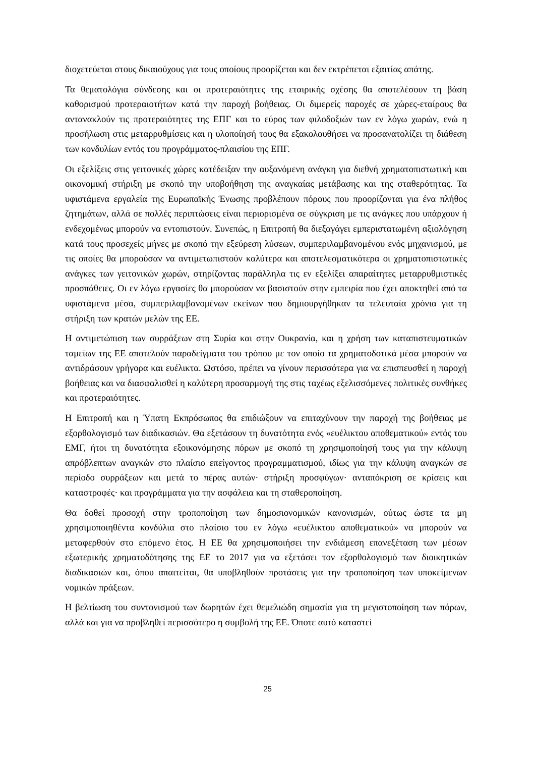διοχετεύεται στους δικαιούχους για τους οποίους προορίζεται και δεν εκτρέπεται εξαιτίας απάτης.
Τα θεματολόγια σύνδεσης και οι προτεραιότητες της εταιρικής σχέσης θα αποτελέσουν τη βάση καθορισμού προτεραιοτήτων κατά την παροχή βοήθειας. Οι διμερείς παροχές σε χώρες-εταίρους θα αντανακλούν τις προτεραιότητες της ΕΠΓ και το εύρος των φιλοδοξιών των εν λόγω χωρών, ενώ η προσήλωση στις μεταρρυθμίσεις και η υλοποίησή τους θα εξακολουθήσει να προσανατολίζει τη διάθεση των κονδυλίων εντός του προγράμματος-πλαισίου της ΕΠΓ.
Οι εξελίξεις στις γειτονικές χώρες κατέδειξαν την αυξανόμενη ανάγκη για διεθνή χρηματοπιστωτική και οικονομική στήριξη με σκοπό την υποβοήθηση της αναγκαίας μετάβασης και της σταθερότητας. Τα υφιστάμενα εργαλεία της Ευρωπαϊκής Ένωσης προβλέπουν πόρους που προορίζονται για ένα πλήθος ζητημάτων, αλλά σε πολλές περιπτώσεις είναι περιορισμένα σε σύγκριση με τις ανάγκες που υπάρχουν ή ενδεχομένως μπορούν να εντοπιστούν. Συνεπώς, η Επιτροπή θα διεξαγάγει εμπεριστατωμένη αξιολόγηση κατά τους προσεχείς μήνες με σκοπό την εξεύρεση λύσεων, συμπεριλαμβανομένου ενός μηχανισμού, με τις οποίες θα μπορούσαν να αντιμετωπιστούν καλύτερα και αποτελεσματικότερα οι χρηματοπιστωτικές ανάγκες των γειτονικών χωρών, στηρίζοντας παράλληλα τις εν εξελίξει απαραίτητες μεταρρυθμιστικές προσπάθειες. Οι εν λόγω εργασίες θα μπορούσαν να βασιστούν στην εμπειρία που έχει αποκτηθεί από τα υφιστάμενα μέσα, συμπεριλαμβανομένων εκείνων που δημιουργήθηκαν τα τελευταία χρόνια για τη στήριξη των κρατών μελών της ΕΕ.
Η αντιμετώπιση των συρράξεων στη Συρία και στην Ουκρανία, και η χρήση των καταπιστευματικών ταμείων της ΕΕ αποτελούν παραδείγματα του τρόπου με τον οποίο τα χρηματοδοτικά μέσα μπορούν να αντιδράσουν γρήγορα και ευέλικτα. Ωστόσο, πρέπει να γίνουν περισσότερα για να επισπευσθεί η παροχή βοήθειας και να διασφαλισθεί η καλύτερη προσαρμογή της στις ταχέως εξελισσόμενες πολιτικές συνθήκες και προτεραιότητες.
Η Επιτροπή και η Ύπατη Εκπρόσωπος θα επιδιώξουν να επιταχύνουν την παροχή της βοήθειας με εξορθολογισμό των διαδικασιών. Θα εξετάσουν τη δυνατότητα ενός «ευέλικτου αποθεματικού» εντός του ΕΜΓ, ήτοι τη δυνατότητα εξοικονόμησης πόρων με σκοπό τη χρησιμοποίησή τους για την κάλυψη απρόβλεπτων αναγκών στο πλαίσιο επείγοντος προγραμματισμού, ιδίως για την κάλυψη αναγκών σε περίοδο συρράξεων και μετά το πέρας αυτών· στήριξη προσφύγων· ανταπόκριση σε κρίσεις και καταστροφές· και προγράμματα για την ασφάλεια και τη σταθεροποίηση.
Θα δοθεί προσοχή στην τροποποίηση των δημοσιονομικών κανονισμών, ούτως ώστε τα μη χρησιμοποιηθέντα κονδύλια στο πλαίσιο του εν λόγω «ευέλικτου αποθεματικού» να μπορούν να μεταφερθούν στο επόμενο έτος. Η ΕΕ θα χρησιμοποιήσει την ενδιάμεση επανεξέταση των μέσων εξωτερικής χρηματοδότησης της ΕΕ το 2017 για να εξετάσει τον εξορθολογισμό των διοικητικών διαδικασιών και, όπου απαιτείται, θα υποβληθούν προτάσεις για την τροποποίηση των υποκείμενων νομικών πράξεων.
Η βελτίωση του συντονισμού των δωρητών έχει θεμελιώδη σημασία για τη μεγιστοποίηση των πόρων, αλλά και για να προβληθεί περισσότερο η συμβολή της ΕΕ. Όποτε αυτό καταστεί
25